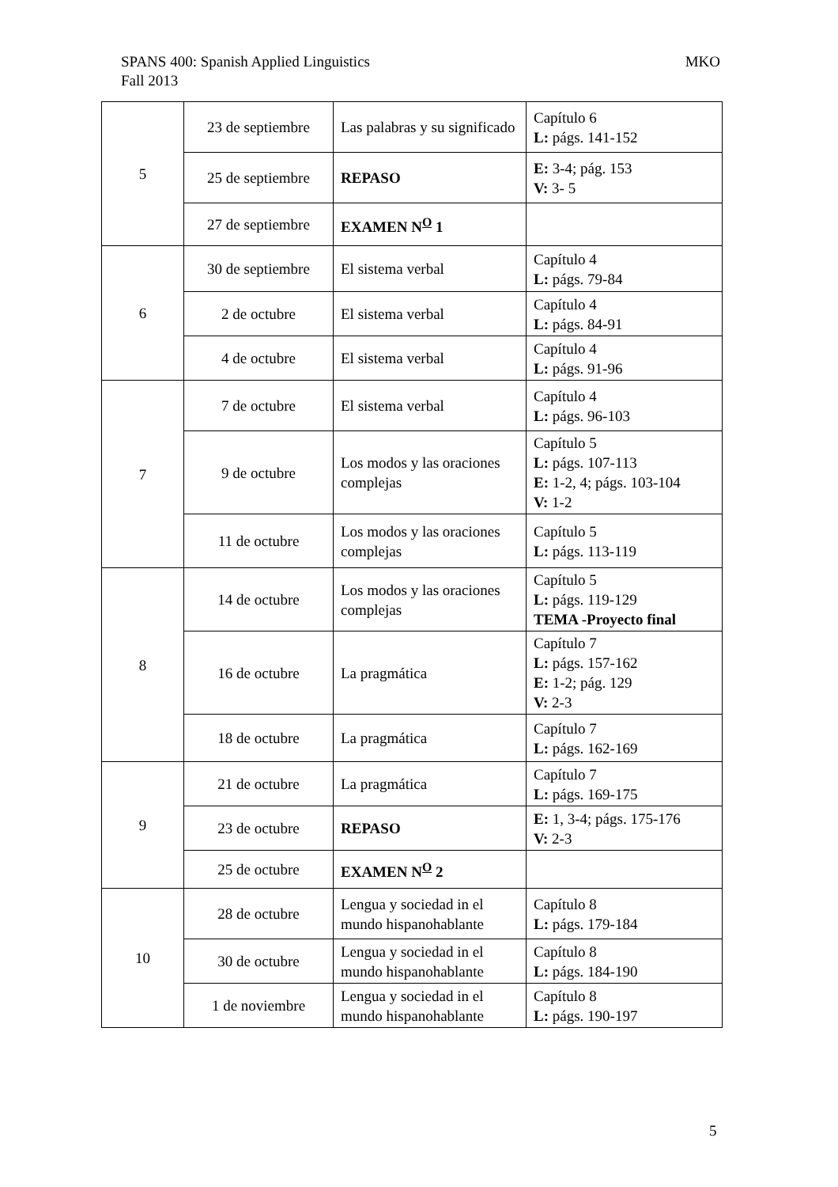MKO SPANS 400: Spanish Applied Linguistics
Fall 2013
| 5 | 23 de septiembre | Las palabras y su significado | Capítulo 6 L: págs. 141-152 |
| | 25 de septiembre | REPASO | E: 3-4; pág. 153 V: 3- 5 |
| | 27 de septiembre | EXAMEN N<sup>O</sup> 1 | |
| 6 | 30 de septiembre | El sistema verbal | Capítulo 4 L: págs. 79-84 |
| | 2 de octubre | El sistema verbal | Capítulo 4 L: págs. 84-91 |
| | 4 de octubre | El sistema verbal | Capítulo 4 L: págs. 91-96 |
| 7 | 7 de octubre | El sistema verbal | Capítulo 4 L: págs. 96-103 |
| | 9 de octubre | Los modos y las oraciones complejas | Capítulo 5 L: págs. 107-113 E: 1-2, 4; págs. 103-104 V: 1-2 |
| | 11 de octubre | Los modos y las oraciones complejas | Capítulo 5 L: págs. 113-119 |
| 8 | 14 de octubre | Los modos y las oraciones complejas | Capítulo 5 L: págs. 119-129 TEMA -Proyecto final |
| | 16 de octubre | La pragmática | Capítulo 7 L: págs. 157-162 E: 1-2; pág. 129 V: 2-3 |
| | 18 de octubre | La pragmática | Capítulo 7 L: págs. 162-169 |
| 9 | 21 de octubre | La pragmática | Capítulo 7 L: págs. 169-175 |
| | 23 de octubre | REPASO | E: 1, 3-4; págs. 175-176 V: 2-3 |
| | 25 de octubre | EXAMEN N<sup>O</sup> 2 | |
| 10 | 28 de octubre | Lengua y sociedad in el mundo hispanohablante | Capítulo 8 L: págs. 179-184 |
| | 30 de octubre | Lengua y sociedad in el mundo hispanohablante | Capítulo 8 L: págs. 184-190 |
| | 1 de noviembre | Lengua y sociedad in el mundo hispanohablante | Capítulo 8 L: págs. 190-197 |
5